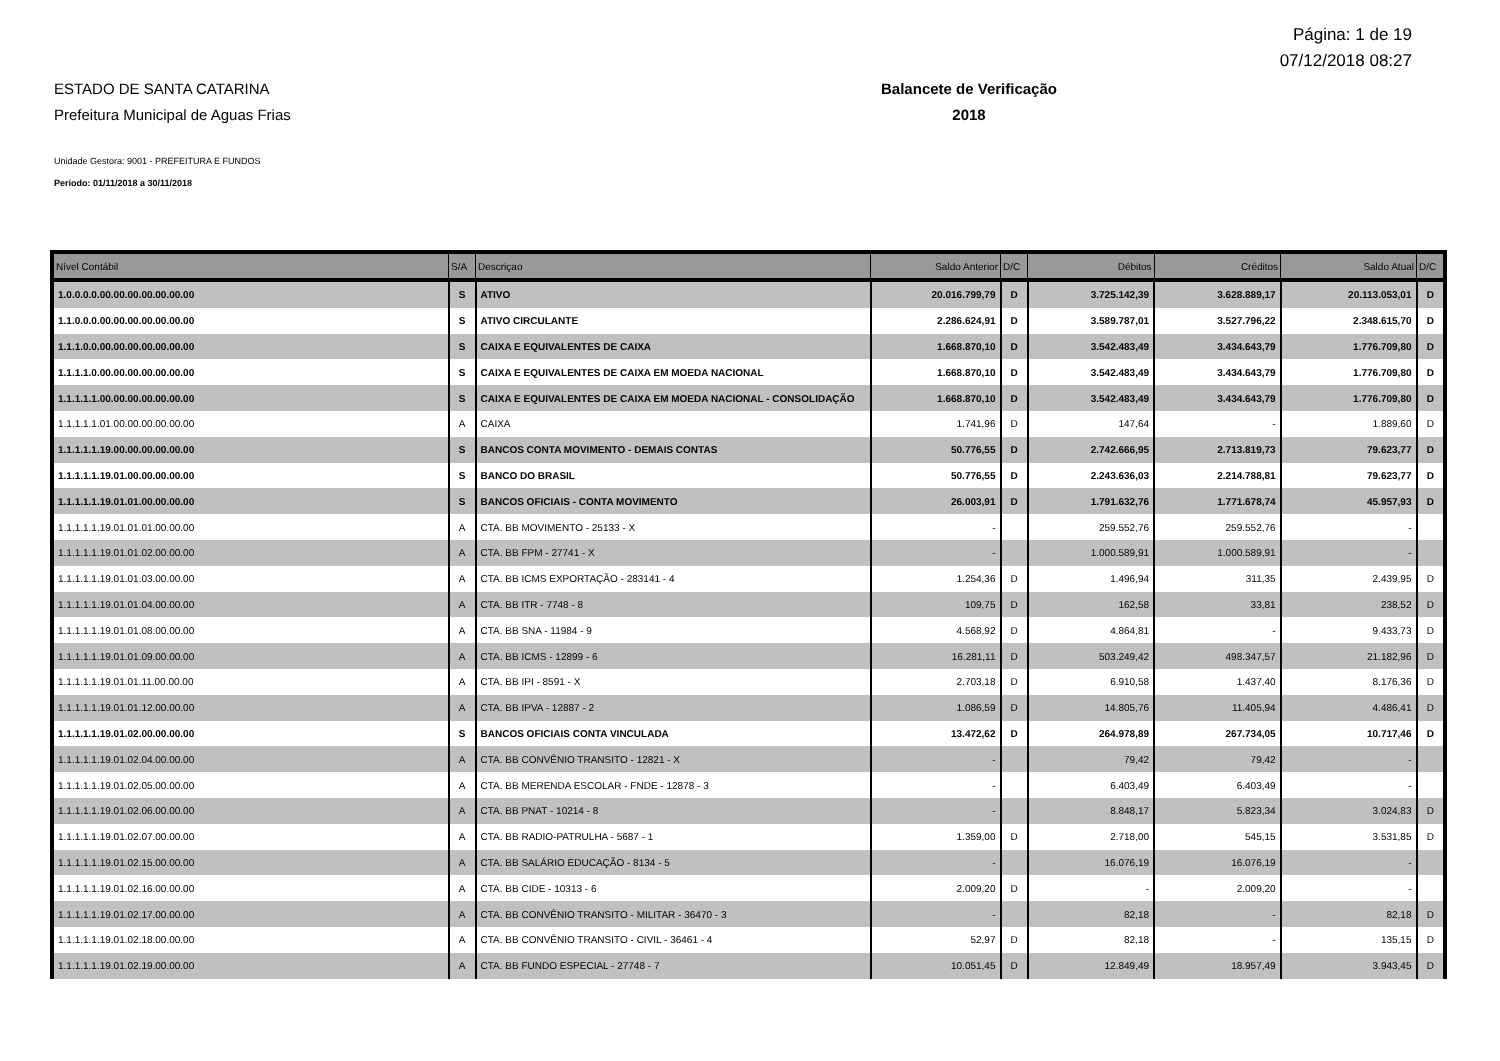Página: 1 de 19
07/12/2018 08:27
ESTADO DE SANTA CATARINA
Prefeitura Municipal de Aguas Frias
Balancete de Verificação
2018
Unidade Gestora: 9001 - PREFEITURA E FUNDOS
Período: 01/11/2018 a 30/11/2018
| Nível Contábil | S/A | Descriçao | Saldo Anterior | D/C | Débitos | Créditos | Saldo Atual | D/C |
| --- | --- | --- | --- | --- | --- | --- | --- | --- |
| 1.0.0.0.0.00.00.00.00.00.00.00 | S | ATIVO | 20.016.799,79 | D | 3.725.142,39 | 3.628.889,17 | 20.113.053,01 | D |
| 1.1.0.0.0.00.00.00.00.00.00.00 | S | ATIVO CIRCULANTE | 2.286.624,91 | D | 3.589.787,01 | 3.527.796,22 | 2.348.615,70 | D |
| 1.1.1.0.0.00.00.00.00.00.00.00 | S | CAIXA E EQUIVALENTES DE CAIXA | 1.668.870,10 | D | 3.542.483,49 | 3.434.643,79 | 1.776.709,80 | D |
| 1.1.1.1.0.00.00.00.00.00.00.00 | S | CAIXA E EQUIVALENTES DE CAIXA EM MOEDA NACIONAL | 1.668.870,10 | D | 3.542.483,49 | 3.434.643,79 | 1.776.709,80 | D |
| 1.1.1.1.1.00.00.00.00.00.00.00 | S | CAIXA E EQUIVALENTES DE CAIXA EM MOEDA NACIONAL - CONSOLIDAÇÃO | 1.668.870,10 | D | 3.542.483,49 | 3.434.643,79 | 1.776.709,80 | D |
| 1.1.1.1.1.01.00.00.00.00.00.00 | A | CAIXA | 1.741,96 | D | 147,64 | - | 1.889,60 | D |
| 1.1.1.1.1.19.00.00.00.00.00.00 | S | BANCOS CONTA MOVIMENTO - DEMAIS CONTAS | 50.776,55 | D | 2.742.666,95 | 2.713.819,73 | 79.623,77 | D |
| 1.1.1.1.1.19.01.00.00.00.00.00 | S | BANCO DO BRASIL | 50.776,55 | D | 2.243.636,03 | 2.214.788,81 | 79.623,77 | D |
| 1.1.1.1.1.19.01.01.00.00.00.00 | S | BANCOS OFICIAIS - CONTA MOVIMENTO | 26.003,91 | D | 1.791.632,76 | 1.771.678,74 | 45.957,93 | D |
| 1.1.1.1.1.19.01.01.01.00.00.00 | A | CTA. BB MOVIMENTO - 25133 - X | - | | 259.552,76 | 259.552,76 | - | |
| 1.1.1.1.1.19.01.01.02.00.00.00 | A | CTA. BB FPM - 27741 - X | - | | 1.000.589,91 | 1.000.589,91 | - | |
| 1.1.1.1.1.19.01.01.03.00.00.00 | A | CTA. BB ICMS EXPORTAÇÃO - 283141 - 4 | 1.254,36 | D | 1.496,94 | 311,35 | 2.439,95 | D |
| 1.1.1.1.1.19.01.01.04.00.00.00 | A | CTA. BB ITR - 7748 - 8 | 109,75 | D | 162,58 | 33,81 | 238,52 | D |
| 1.1.1.1.1.19.01.01.08.00.00.00 | A | CTA. BB SNA - 11984 - 9 | 4.568,92 | D | 4.864,81 | - | 9.433,73 | D |
| 1.1.1.1.1.19.01.01.09.00.00.00 | A | CTA. BB ICMS - 12899 - 6 | 16.281,11 | D | 503.249,42 | 498.347,57 | 21.182,96 | D |
| 1.1.1.1.1.19.01.01.11.00.00.00 | A | CTA. BB IPI - 8591 - X | 2.703,18 | D | 6.910,58 | 1.437,40 | 8.176,36 | D |
| 1.1.1.1.1.19.01.01.12.00.00.00 | A | CTA. BB IPVA - 12887 - 2 | 1.086,59 | D | 14.805,76 | 11.405,94 | 4.486,41 | D |
| 1.1.1.1.1.19.01.02.00.00.00.00 | S | BANCOS OFICIAIS CONTA VINCULADA | 13.472,62 | D | 264.978,89 | 267.734,05 | 10.717,46 | D |
| 1.1.1.1.1.19.01.02.04.00.00.00 | A | CTA. BB CONVÊNIO TRANSITO - 12821 - X | - | | 79,42 | 79,42 | - | |
| 1.1.1.1.1.19.01.02.05.00.00.00 | A | CTA. BB MERENDA ESCOLAR - FNDE - 12878 - 3 | - | | 6.403,49 | 6.403,49 | - | |
| 1.1.1.1.1.19.01.02.06.00.00.00 | A | CTA. BB PNAT - 10214 - 8 | - | | 8.848,17 | 5.823,34 | 3.024,83 | D |
| 1.1.1.1.1.19.01.02.07.00.00.00 | A | CTA. BB RADIO-PATRULHA - 5687 - 1 | 1.359,00 | D | 2.718,00 | 545,15 | 3.531,85 | D |
| 1.1.1.1.1.19.01.02.15.00.00.00 | A | CTA. BB SALÁRIO EDUCAÇÃO - 8134 - 5 | - | | 16.076,19 | 16.076,19 | - | |
| 1.1.1.1.1.19.01.02.16.00.00.00 | A | CTA. BB CIDE - 10313 - 6 | 2.009,20 | D | - | 2.009,20 | - | |
| 1.1.1.1.1.19.01.02.17.00.00.00 | A | CTA. BB CONVÊNIO TRANSITO - MILITAR - 36470 - 3 | - | | 82,18 | - | 82,18 | D |
| 1.1.1.1.1.19.01.02.18.00.00.00 | A | CTA. BB CONVÊNIO TRANSITO - CIVIL - 36461 - 4 | 52,97 | D | 82,18 | - | 135,15 | D |
| 1.1.1.1.1.19.01.02.19.00.00.00 | A | CTA. BB FUNDO ESPECIAL - 27748 - 7 | 10.051,45 | D | 12.849,49 | 18.957,49 | 3.943,45 | D |